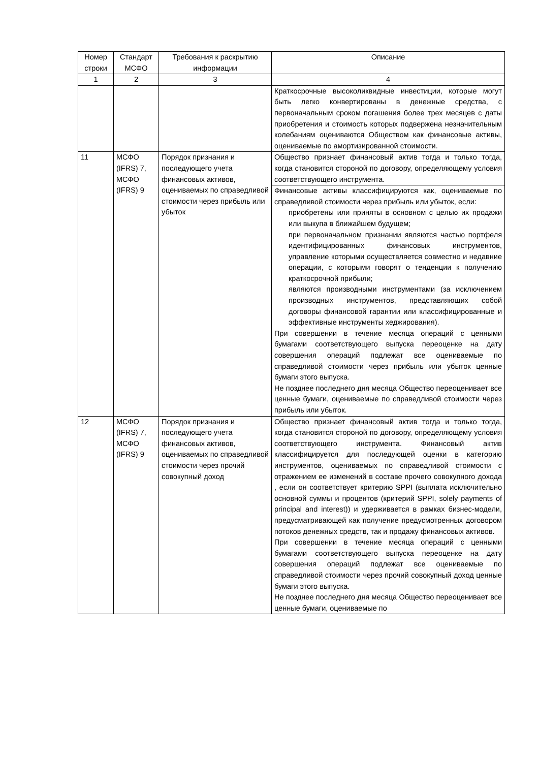| Номер строки | Стандарт МСФО | Требования к раскрытию информации | Описание |
| --- | --- | --- | --- |
| 1 | 2 | 3 | 4 |
| | | | Краткосрочные высоколиквидные инвестиции, которые могут быть легко конвертированы в денежные средства, с первоначальным сроком погашения более трех месяцев с даты приобретения и стоимость которых подвержена незначительным колебаниям оцениваются Обществом как финансовые активы, оцениваемые по амортизированной стоимости. |
| 11 | МСФО (IFRS) 7, МСФО (IFRS) 9 | Порядок признания и последующего учета финансовых активов, оцениваемых по справедливой стоимости через прибыль или убыток | Общество признает финансовый актив тогда и только тогда, когда становится стороной по договору, определяющему условия соответствующего инструмента. |
| | | | Финансовые активы классифицируются как, оцениваемые по справедливой стоимости через прибыль или убыток, если: приобретены или приняты в основном с целью их продажи или выкупа в ближайшем будущем; при первоначальном признании являются частью портфеля идентифицированных финансовых инструментов, управление которыми осуществляется совместно и недавние операции, с которыми говорят о тенденции к получению краткосрочной прибыли; являются производными инструментами (за исключением производных инструментов, представляющих собой договоры финансовой гарантии или классифицированные и эффективные инструменты хеджирования). При совершении в течение месяца операций с ценными бумагами соответствующего выпуска переоценке на дату совершения операций подлежат все оцениваемые по справедливой стоимости через прибыль или убыток ценные бумаги этого выпуска. Не позднее последнего дня месяца Общество переоценивает все ценные бумаги, оцениваемые по справедливой стоимости через прибыль или убыток. |
| 12 | МСФО (IFRS) 7, МСФО (IFRS) 9 | Порядок признания и последующего учета финансовых активов, оцениваемых по справедливой стоимости через прочий совокупный доход | Общество признает финансовый актив тогда и только тогда, когда становится стороной по договору, определяющему условия соответствующего инструмента. Финансовый актив классифицируется для последующей оценки в категорию инструментов, оцениваемых по справедливой стоимости с отражением ее изменений в составе прочего совокупного дохода , если он соответствует критерию SPPI (выплата исключительно основной суммы и процентов (критерий SPPI, solely payments of principal and interest)) и удерживается в рамках бизнес-модели, предусматривающей как получение предусмотренных договором потоков денежных средств, так и продажу финансовых активов. При совершении в течение месяца операций с ценными бумагами соответствующего выпуска переоценке на дату совершения операций подлежат все оцениваемые по справедливой стоимости через прочий совокупный доход ценные бумаги этого выпуска. Не позднее последнего дня месяца Общество переоценивает все ценные бумаги, оцениваемые по |